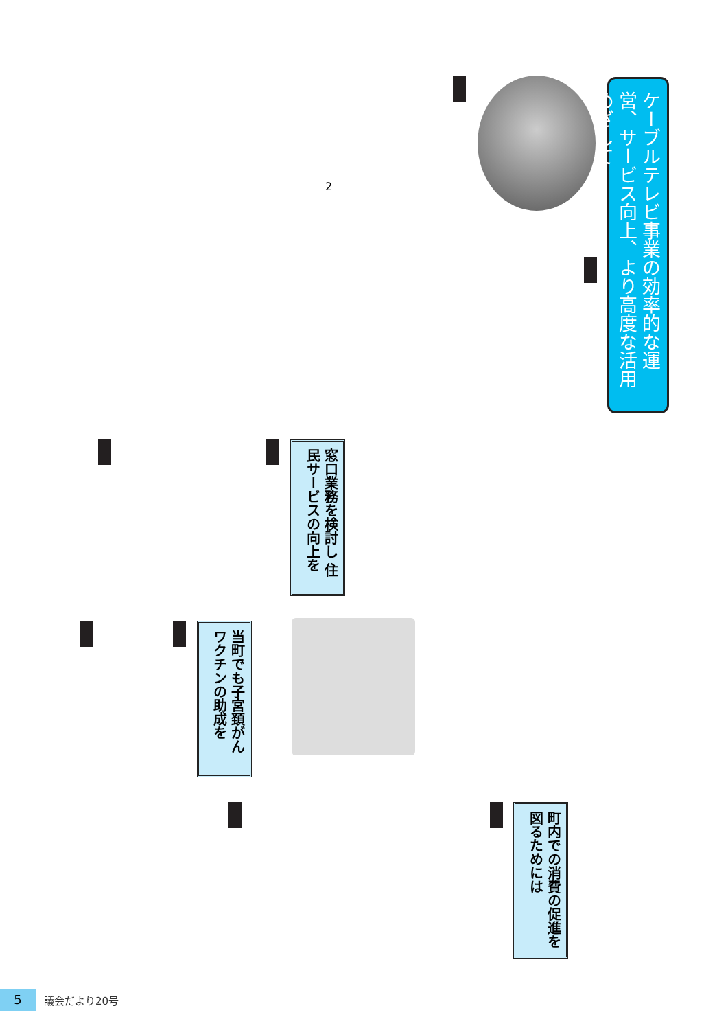ケーブルテレビ事業の効率的な運営、サービス向上、より高度な活用めざして
2
窓口業務を検討し 住民サービスの向上を
当町でも子宮頚がん ワクチンの助成を
町内での消費の促進を 図るためには
5
議会だより20号